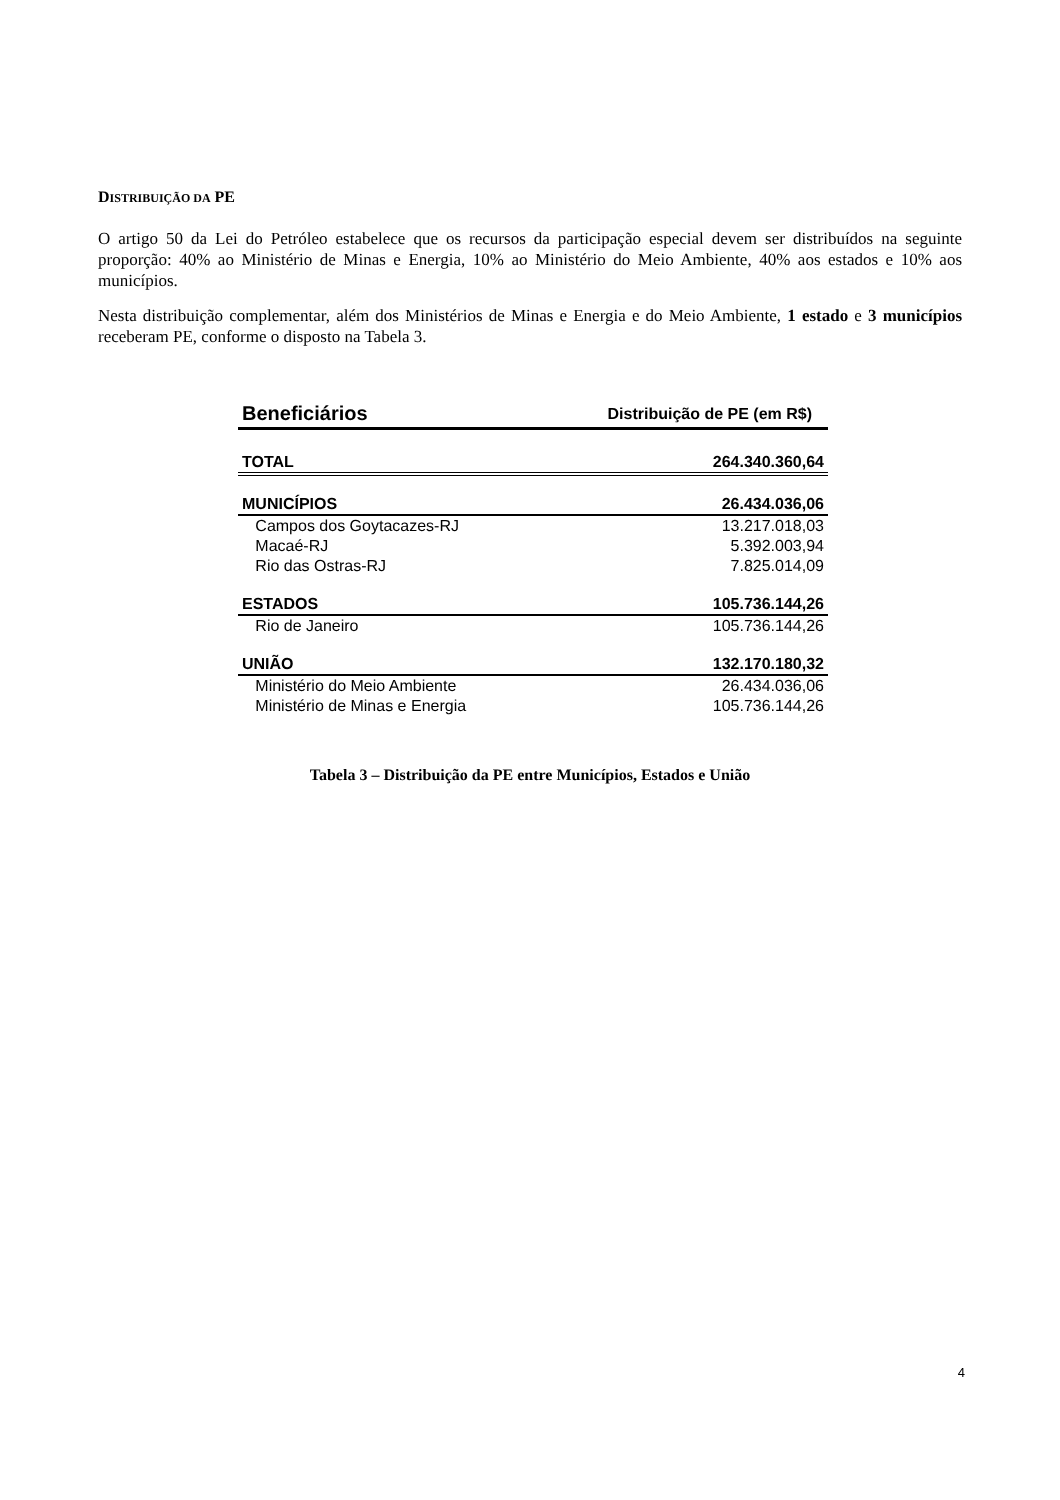DISTRIBUIÇÃO DA PE
O artigo 50 da Lei do Petróleo estabelece que os recursos da participação especial devem ser distribuídos na seguinte proporção: 40% ao Ministério de Minas e Energia, 10% ao Ministério do Meio Ambiente, 40% aos estados e 10% aos municípios.
Nesta distribuição complementar, além dos Ministérios de Minas e Energia e do Meio Ambiente, 1 estado e 3 municípios receberam PE, conforme o disposto na Tabela 3.
| Beneficiários | Distribuição de PE (em R$) |
| --- | --- |
| TOTAL | 264.340.360,64 |
| MUNICÍPIOS | 26.434.036,06 |
| Campos dos Goytacazes-RJ | 13.217.018,03 |
| Macaé-RJ | 5.392.003,94 |
| Rio das Ostras-RJ | 7.825.014,09 |
| ESTADOS | 105.736.144,26 |
| Rio de Janeiro | 105.736.144,26 |
| UNIÃO | 132.170.180,32 |
| Ministério do Meio Ambiente | 26.434.036,06 |
| Ministério de Minas e Energia | 105.736.144,26 |
Tabela 3 – Distribuição da PE entre Municípios, Estados e União
4